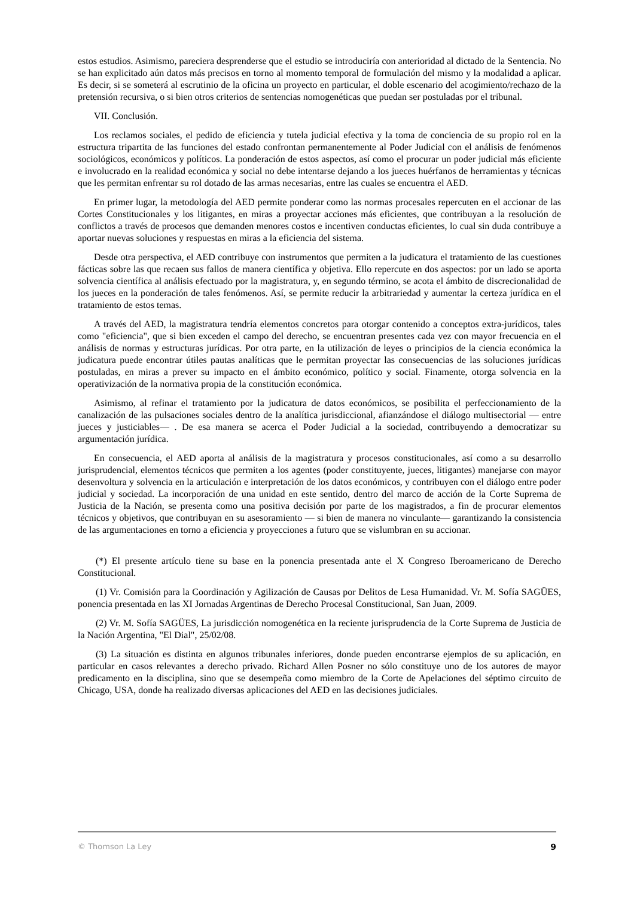estos estudios. Asimismo, pareciera desprenderse que el estudio se introduciría con anterioridad al dictado de la Sentencia. No se han explicitado aún datos más precisos en torno al momento temporal de formulación del mismo y la modalidad a aplicar. Es decir, si se someterá al escrutinio de la oficina un proyecto en particular, el doble escenario del acogimiento/rechazo de la pretensión recursiva, o si bien otros criterios de sentencias nomogenéticas que puedan ser postuladas por el tribunal.
VII. Conclusión.
Los reclamos sociales, el pedido de eficiencia y tutela judicial efectiva y la toma de conciencia de su propio rol en la estructura tripartita de las funciones del estado confrontan permanentemente al Poder Judicial con el análisis de fenómenos sociológicos, económicos y políticos. La ponderación de estos aspectos, así como el procurar un poder judicial más eficiente e involucrado en la realidad económica y social no debe intentarse dejando a los jueces huérfanos de herramientas y técnicas que les permitan enfrentar su rol dotado de las armas necesarias, entre las cuales se encuentra el AED.
En primer lugar, la metodología del AED permite ponderar como las normas procesales repercuten en el accionar de las Cortes Constitucionales y los litigantes, en miras a proyectar acciones más eficientes, que contribuyan a la resolución de conflictos a través de procesos que demanden menores costos e incentiven conductas eficientes, lo cual sin duda contribuye a aportar nuevas soluciones y respuestas en miras a la eficiencia del sistema.
Desde otra perspectiva, el AED contribuye con instrumentos que permiten a la judicatura el tratamiento de las cuestiones fácticas sobre las que recaen sus fallos de manera científica y objetiva. Ello repercute en dos aspectos: por un lado se aporta solvencia científica al análisis efectuado por la magistratura, y, en segundo término, se acota el ámbito de discrecionalidad de los jueces en la ponderación de tales fenómenos. Así, se permite reducir la arbitrariedad y aumentar la certeza jurídica en el tratamiento de estos temas.
A través del AED, la magistratura tendría elementos concretos para otorgar contenido a conceptos extra-jurídicos, tales como "eficiencia", que si bien exceden el campo del derecho, se encuentran presentes cada vez con mayor frecuencia en el análisis de normas y estructuras jurídicas. Por otra parte, en la utilización de leyes o principios de la ciencia económica la judicatura puede encontrar útiles pautas analíticas que le permitan proyectar las consecuencias de las soluciones jurídicas postuladas, en miras a prever su impacto en el ámbito económico, político y social. Finamente, otorga solvencia en la operativización de la normativa propia de la constitución económica.
Asimismo, al refinar el tratamiento por la judicatura de datos económicos, se posibilita el perfeccionamiento de la canalización de las pulsaciones sociales dentro de la analítica jurisdiccional, afianzándose el diálogo multisectorial — entre jueces y justiciables— . De esa manera se acerca el Poder Judicial a la sociedad, contribuyendo a democratizar su argumentación jurídica.
En consecuencia, el AED aporta al análisis de la magistratura y procesos constitucionales, así como a su desarrollo jurisprudencial, elementos técnicos que permiten a los agentes (poder constituyente, jueces, litigantes) manejarse con mayor desenvoltura y solvencia en la articulación e interpretación de los datos económicos, y contribuyen con el diálogo entre poder judicial y sociedad. La incorporación de una unidad en este sentido, dentro del marco de acción de la Corte Suprema de Justicia de la Nación, se presenta como una positiva decisión por parte de los magistrados, a fin de procurar elementos técnicos y objetivos, que contribuyan en su asesoramiento — si bien de manera no vinculante— garantizando la consistencia de las argumentaciones en torno a eficiencia y proyecciones a futuro que se vislumbran en su accionar.
(*) El presente artículo tiene su base en la ponencia presentada ante el X Congreso Iberoamericano de Derecho Constitucional.
(1) Vr. Comisión para la Coordinación y Agilización de Causas por Delitos de Lesa Humanidad. Vr. M. Sofía SAGÜES, ponencia presentada en las XI Jornadas Argentinas de Derecho Procesal Constitucional, San Juan, 2009.
(2) Vr. M. Sofía SAGÜES, La jurisdicción nomogenética en la reciente jurisprudencia de la Corte Suprema de Justicia de la Nación Argentina, "El Dial", 25/02/08.
(3) La situación es distinta en algunos tribunales inferiores, donde pueden encontrarse ejemplos de su aplicación, en particular en casos relevantes a derecho privado. Richard Allen Posner no sólo constituye uno de los autores de mayor predicamento en la disciplina, sino que se desempeña como miembro de la Corte de Apelaciones del séptimo circuito de Chicago, USA, donde ha realizado diversas aplicaciones del AED en las decisiones judiciales.
© Thomson La Ley 9